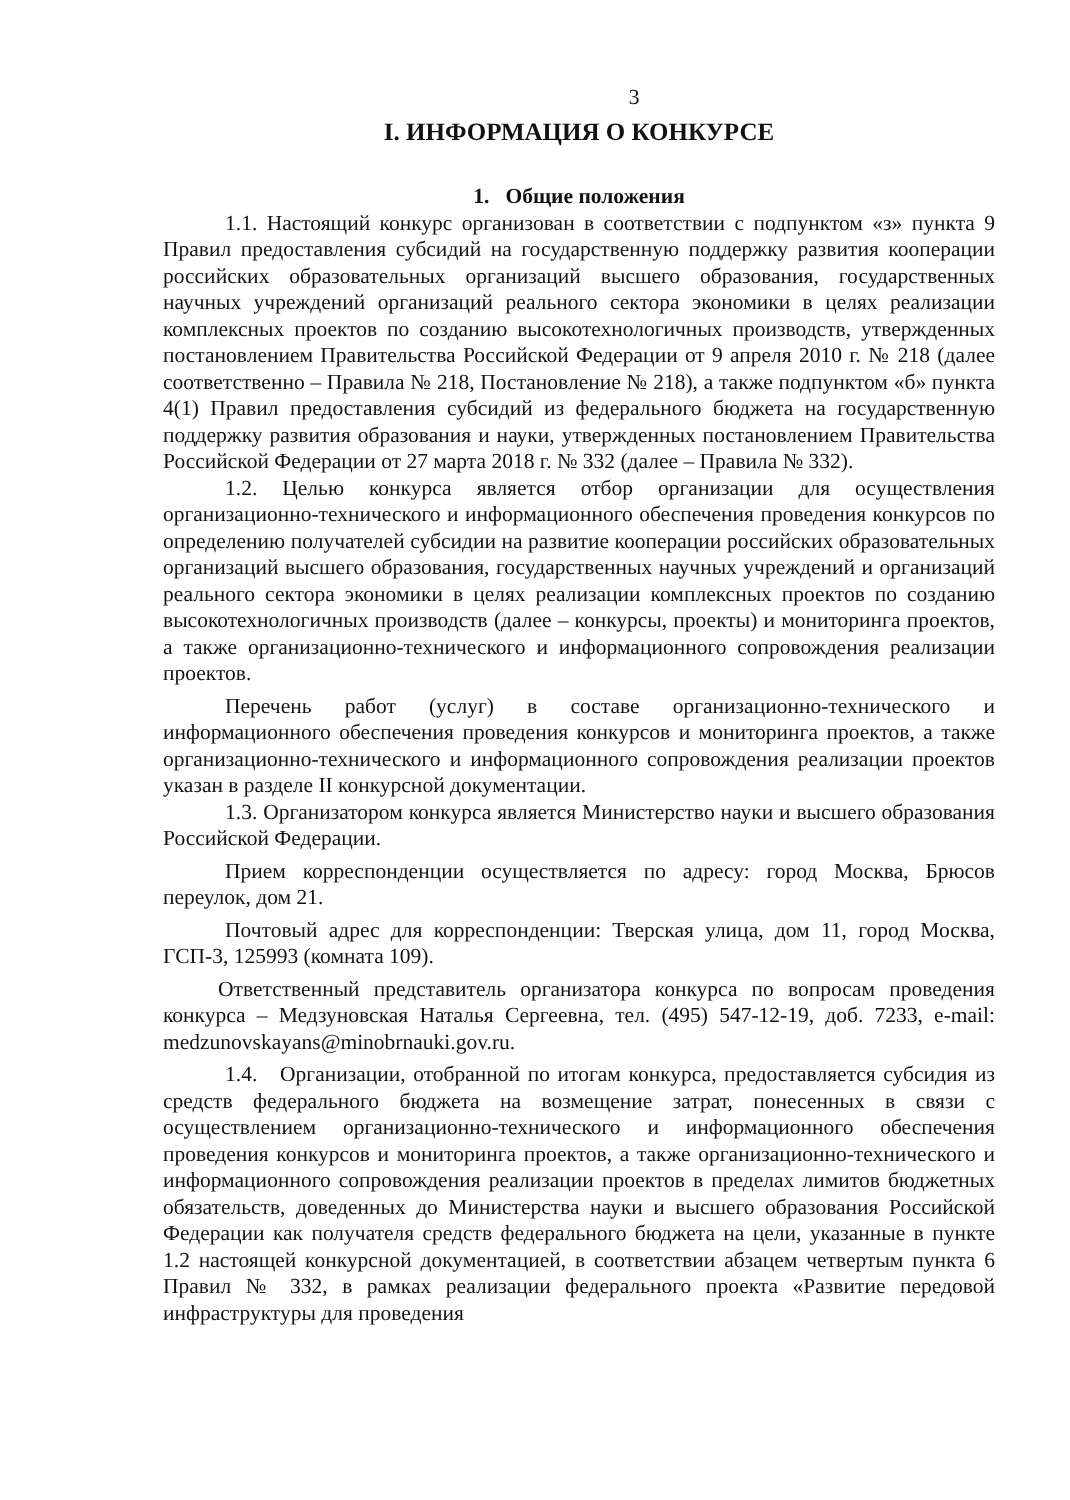3
I. ИНФОРМАЦИЯ О КОНКУРСЕ
1. Общие положения
1.1. Настоящий конкурс организован в соответствии с подпунктом «з» пункта 9 Правил предоставления субсидий на государственную поддержку развития кооперации российских образовательных организаций высшего образования, государственных научных учреждений организаций реального сектора экономики в целях реализации комплексных проектов по созданию высокотехнологичных производств, утвержденных постановлением Правительства Российской Федерации от 9 апреля 2010 г. № 218 (далее соответственно – Правила № 218, Постановление № 218), а также подпунктом «б» пункта 4(1) Правил предоставления субсидий из федерального бюджета на государственную поддержку развития образования и науки, утвержденных постановлением Правительства Российской Федерации от 27 марта 2018 г. № 332 (далее – Правила № 332).
1.2. Целью конкурса является отбор организации для осуществления организационно-технического и информационного обеспечения проведения конкурсов по определению получателей субсидии на развитие кооперации российских образовательных организаций высшего образования, государственных научных учреждений и организаций реального сектора экономики в целях реализации комплексных проектов по созданию высокотехнологичных производств (далее – конкурсы, проекты) и мониторинга проектов, а также организационно-технического и информационного сопровождения реализации проектов.
Перечень работ (услуг) в составе организационно-технического и информационного обеспечения проведения конкурсов и мониторинга проектов, а также организационно-технического и информационного сопровождения реализации проектов указан в разделе II конкурсной документации.
1.3. Организатором конкурса является Министерство науки и высшего образования Российской Федерации.
Прием корреспонденции осуществляется по адресу: город Москва, Брюсов переулок, дом 21.
Почтовый адрес для корреспонденции: Тверская улица, дом 11, город Москва, ГСП-3, 125993 (комната 109).
Ответственный представитель организатора конкурса по вопросам проведения конкурса – Медзуновская Наталья Сергеевна, тел. (495) 547-12-19, доб. 7233, e-mail: medzunovskayans@minobrnauki.gov.ru.
1.4. Организации, отобранной по итогам конкурса, предоставляется субсидия из средств федерального бюджета на возмещение затрат, понесенных в связи с осуществлением организационно-технического и информационного обеспечения проведения конкурсов и мониторинга проектов, а также организационно-технического и информационного сопровождения реализации проектов в пределах лимитов бюджетных обязательств, доведенных до Министерства науки и высшего образования Российской Федерации как получателя средств федерального бюджета на цели, указанные в пункте 1.2 настоящей конкурсной документацией, в соответствии абзацем четвертым пункта 6 Правил № 332, в рамках реализации федерального проекта «Развитие передовой инфраструктуры для проведения